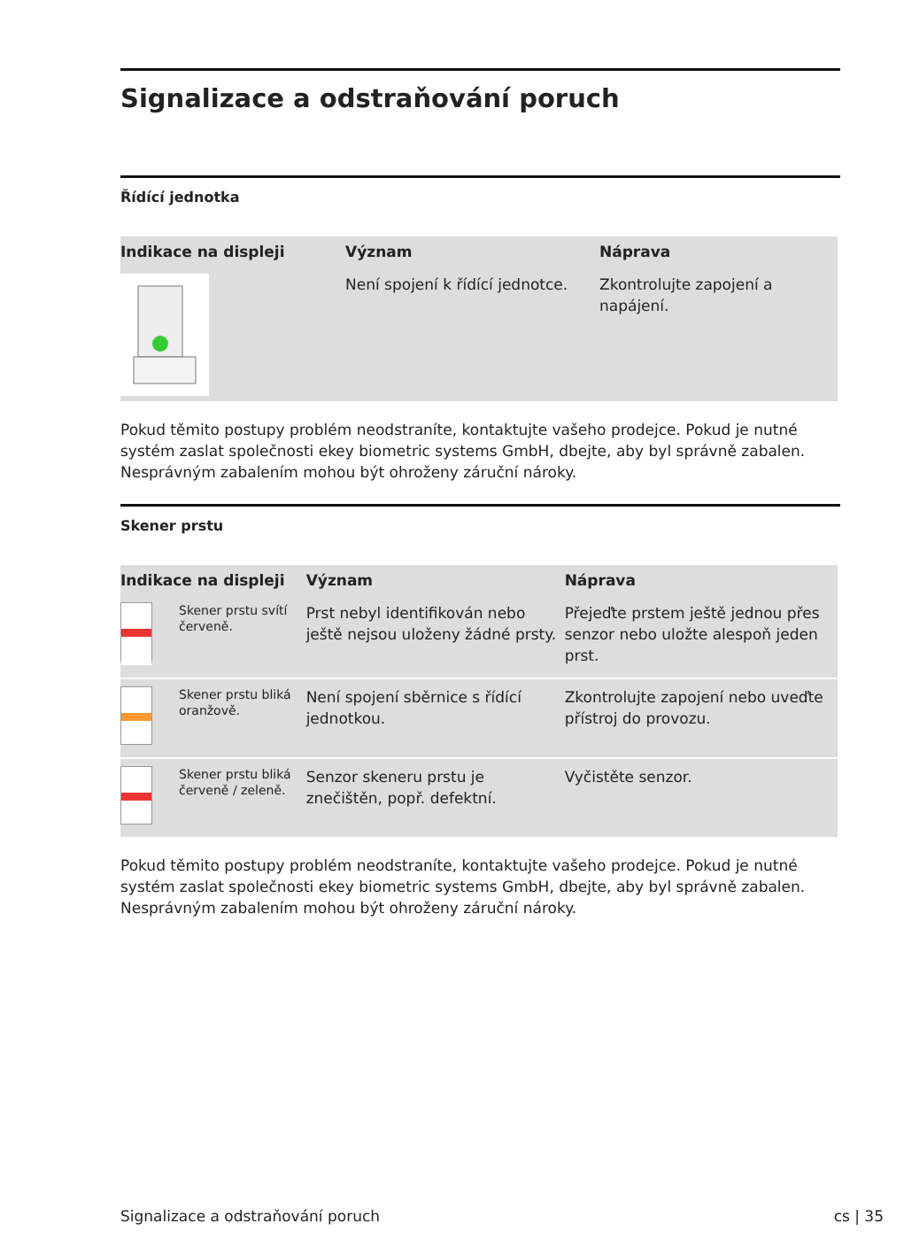Signalizace a odstraňování poruch
Řídící jednotka
| Indikace na displeji | Význam | Náprava |
| --- | --- | --- |
| | Není spojení k řídící jednotce. | Zkontrolujte zapojení a napájení. |
Pokud těmito postupy problém neodstraníte, kontaktujte vašeho prodejce. Pokud je nutné systém zaslat společnosti ekey biometric systems GmbH, dbejte, aby byl správně zabalen. Nesprávným zabalením mohou být ohroženy záruční nároky.
Skener prstu
| Indikace na displeji | | Význam | Náprava |
| --- | --- | --- | --- |
| | Skener prstu svítí červeně. | Prst nebyl identifikován nebo ještě nejsou uloženy žádné prsty. | Přejeďte prstem ještě jednou přes senzor nebo uložte alespoň jeden prst. |
| | Skener prstu bliká oranžově. | Není spojení sběrnice s řídící jednotkou. | Zkontrolujte zapojení nebo uveďte přístroj do provozu. |
| | Skener prstu bliká červeně / zeleně. | Senzor skeneru prstu je znečištěn, popř. defektní. | Vyčistěte senzor. |
Pokud těmito postupy problém neodstraníte, kontaktujte vašeho prodejce. Pokud je nutné systém zaslat společnosti ekey biometric systems GmbH, dbejte, aby byl správně zabalen. Nesprávným zabalením mohou být ohroženy záruční nároky.
Signalizace a odstraňování poruch cs | 35